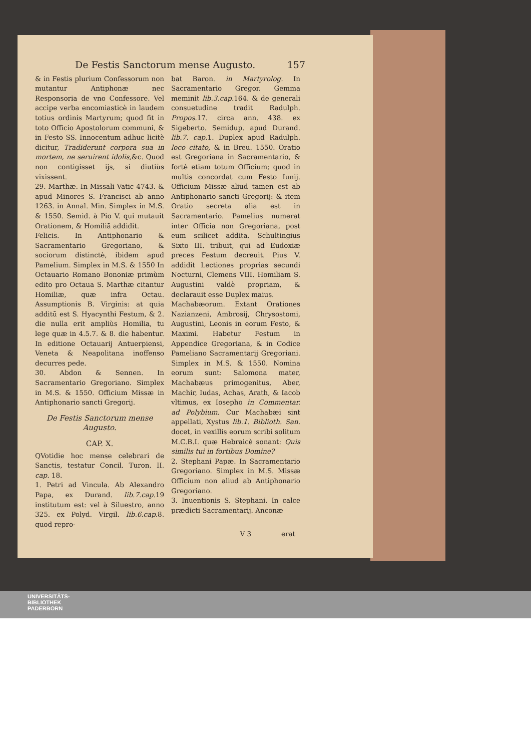De Festis Sanctorum mense Augusto. 157
& in Festis plurium Confessorum non mutantur Antiphonæ nec Responsoria de vno Confessore. Vel accipe verba encomiasticè in laudem totius ordinis Martyrum; quod fit in toto Officio Apostolorum communi, & in Festo SS. Innocentum adhuc licitè dicitur, Tradiderunt corpora sua in mortem, ne seruirent idolis,&c. Quod non contigisset ijs, si diutiùs vixissent.
29. Marthæ. In Missali Vatic 4743. & apud Minores S. Francisci ab anno 1263. in Annal. Min. Simplex in M.S. & 1550. Semid. à Pio V. qui mutauit Orationem, & Homiliā addidit.
Felicis. In Antiphonario & Sacramentario Gregoriano, & sociorum distinctè, ibidem apud Pamelium. Simplex in M.S. & 1550 In Octauario Romano Bononiæ primùm edito pro Octaua S. Marthæ citantur Homiliæ, quæ infra Octau. Assumptionis B. Virginis: at quia additū est S. Hyacynthi Festum, & 2. die nulla erit ampliùs Homilia, tu lege quæ in 4.5.7. & 8. die habentur. In editione Octauarij Antuerpiensi, Veneta & Neapolitana inoffenso decurres pede.
30. Abdon & Sennen. In Sacramentario Gregoriano. Simplex in M.S. & 1550. Officium Missæ in Antiphonario sancti Gregorij.
De Festis Sanctorum mense Augusto.
CAP. X.
QVotidie hoc mense celebrari de Sanctis, testatur Concil. Turon. II. cap. 18.
1. Petri ad Vincula. Ab Alexandro Papa, ex Durand. lib.7.cap. 19 institutum est: vel à Siluestro, anno 325. ex Polyd. Virgil. lib.6.cap. 8. quod repro-
bat Baron. in Martyrolog. In Sacramentario Gregor. Gemma meminit lib.3.cap. 164. & de generali consuetudine tradit Radulph. Propos. 17. circa ann. 438. ex Sigeberto. Semidup. apud Durand. lib.7. cap. 1. Duplex apud Radulph. loco citato, & in Breu. 1550. Oratio est Gregoriana in Sacramentario, & fortè etiam totum Officium; quod in multis concordat cum Festo Iunij. Officium Missæ aliud tamen est ab Antiphonario sancti Gregorij: & item Oratio secreta alia est in Sacramentario. Pamelius numerat inter Officia non Gregoriana, post eum scilicet addita. Schultingius Sixto III. tribuit, qui ad Eudoxiæ preces Festum decreuit. Pius V. addidit Lectiones proprias secundi Nocturni, Clemens VIII. Homiliam S. Augustini valdè propriam, & declarauit esse Duplex maius.
Machabæorum. Extant Orationes Nazianzeni, Ambrosij, Chrysostomi, Augustini, Leonis in eorum Festo, & Maximi. Habetur Festum in Appendice Gregoriana, & in Codice Pameliano Sacramentarij Gregoriani. Simplex in M.S. & 1550. Nomina eorum sunt: Salomona mater, Machabæus primogenitus, Aber, Machir, Iudas, Achas, Arath, & Iacob vltimus, ex Iosepho in Commentar. ad Polybium. Cur Machabæi sint appellati, Xystus lib.1. Biblioth. San. docet, in vexillis eorum scribi solitum M.C.B.I. quæ Hebraicè sonant: Quis similis tui in fortibus Domine?
2. Stephani Papæ. In Sacramentario Gregoriano. Simplex in M.S. Missæ Officium non aliud ab Antiphonario Gregoriano.
3. Inuentionis S. Stephani. In calce prædicti Sacramentarij. Anconæ
V 3 erat
UNIVERSITÄTS-
BIBLIOTHEK
PADERBORN